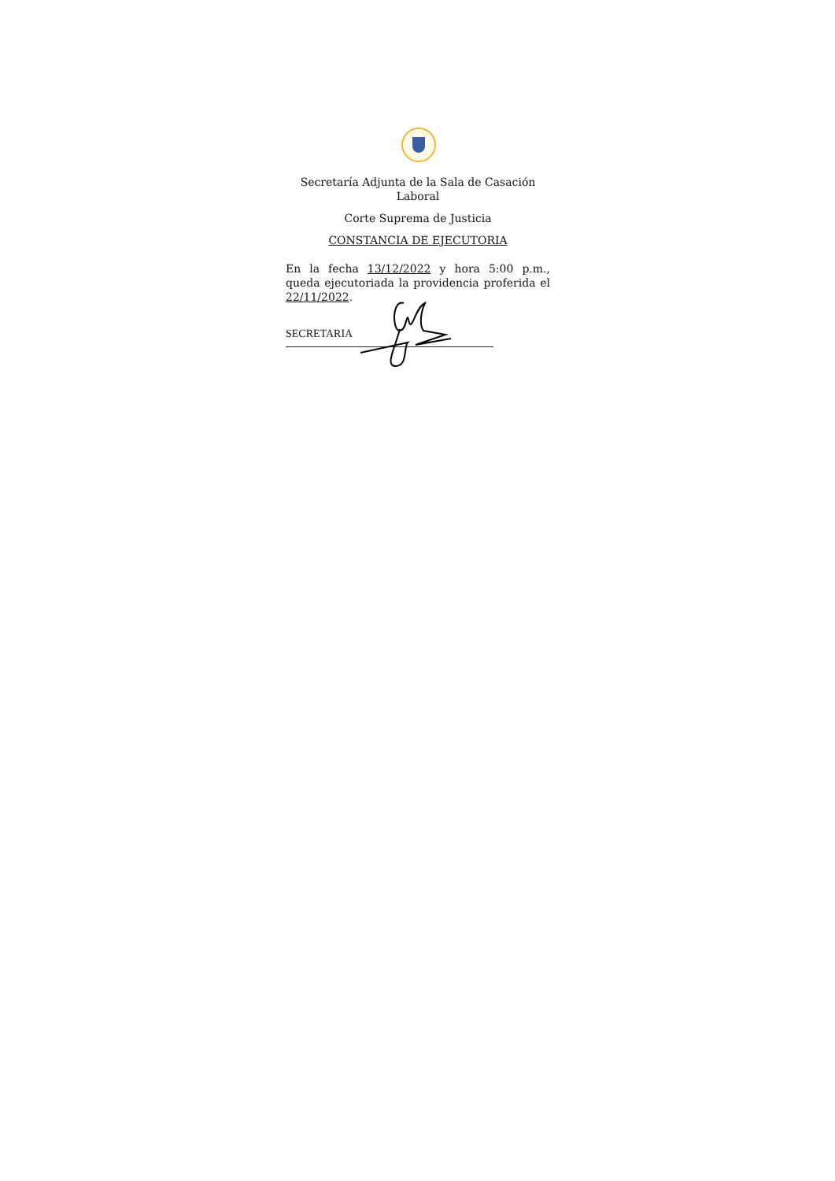Secretaría Adjunta de la Sala de Casación Laboral
Corte Suprema de Justicia
CONSTANCIA DE EJECUTORIA
En la fecha 13/12/2022 y hora 5:00 p.m., queda ejecutoriada la providencia proferida el 22/11/2022.
SECRETARIA